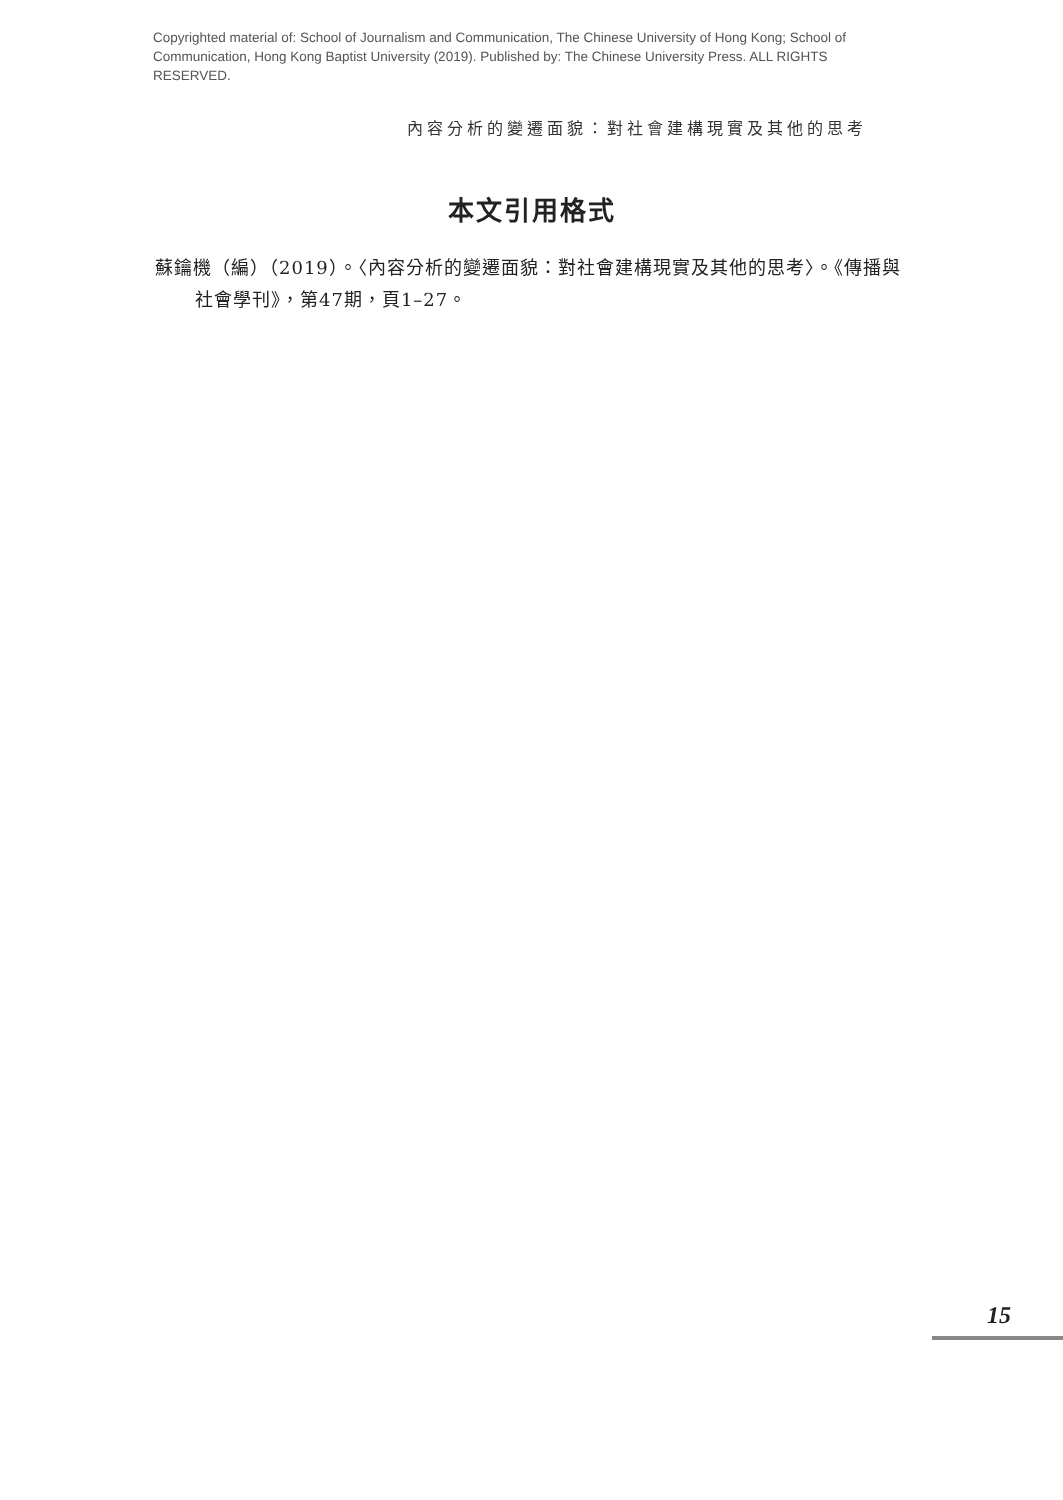Copyrighted material of: School of Journalism and Communication, The Chinese University of Hong Kong; School of Communication, Hong Kong Baptist University (2019). Published by: The Chinese University Press. ALL RIGHTS RESERVED.
內容分析的變遷面貌：對社會建構現實及其他的思考
本文引用格式
蘇鑰機（編）（2019）。〈內容分析的變遷面貌：對社會建構現實及其他的思考〉。《傳播與社會學刊》，第47期，頁1–27。
15